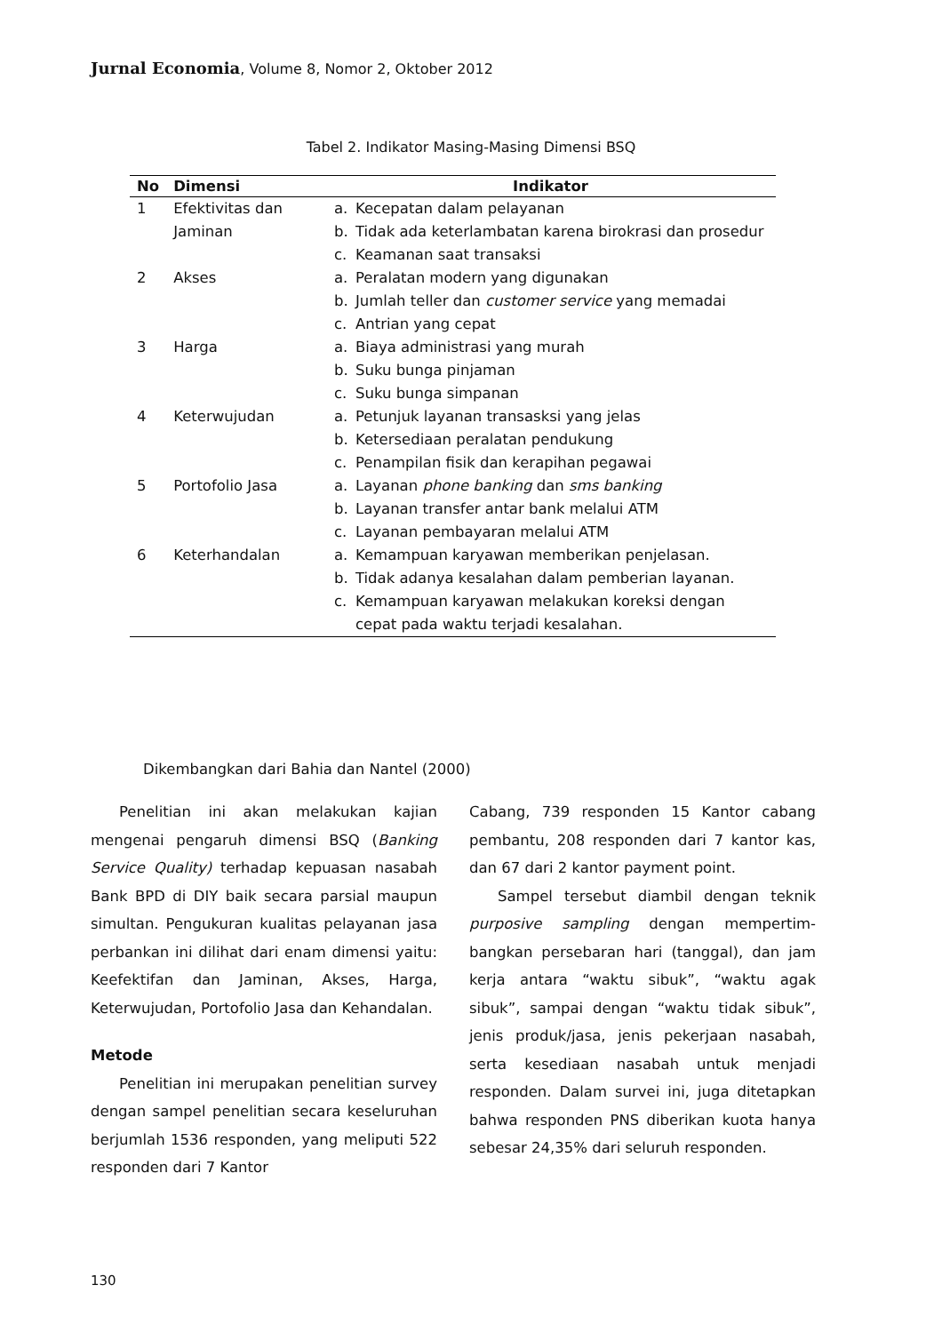Jurnal Economia, Volume 8, Nomor 2, Oktober 2012
Tabel 2. Indikator Masing-Masing Dimensi BSQ
| No | Dimensi | Indikator |
| --- | --- | --- |
| 1 | Efektivitas dan Jaminan | a. Kecepatan dalam pelayanan b. Tidak ada keterlambatan karena birokrasi dan prosedur c. Keamanan saat transaksi |
| 2 | Akses | a. Peralatan modern yang digunakan b. Jumlah teller dan customer service yang memadai c. Antrian yang cepat |
| 3 | Harga | a. Biaya administrasi yang murah b. Suku bunga pinjaman c. Suku bunga simpanan |
| 4 | Keterwujudan | a. Petunjuk layanan transasksi yang jelas b. Ketersediaan peralatan pendukung c. Penampilan fisik dan kerapihan pegawai |
| 5 | Portofolio Jasa | a. Layanan phone banking dan sms banking b. Layanan transfer antar bank melalui ATM c. Layanan pembayaran melalui ATM |
| 6 | Keterhandalan | a. Kemampuan karyawan memberikan penjelasan. b. Tidak adanya kesalahan dalam pemberian layanan. c. Kemampuan karyawan melakukan koreksi dengan cepat pada waktu terjadi kesalahan. |
Dikembangkan dari Bahia dan Nantel (2000)
Penelitian ini akan melakukan kajian mengenai pengaruh dimensi BSQ (Banking Service Quality) terhadap kepuasan nasabah Bank BPD di DIY baik secara parsial maupun simultan. Pengukuran kualitas pelayanan jasa perbankan ini dilihat dari enam dimensi yaitu: Keefektifan dan Jaminan, Akses, Harga, Keterwujudan, Portofolio Jasa dan Kehandalan.
Metode
Penelitian ini merupakan penelitian survey dengan sampel penelitian secara keseluruhan berjumlah 1536 responden, yang meliputi 522 responden dari 7 Kantor
Cabang, 739 responden 15 Kantor cabang pembantu, 208 responden dari 7 kantor kas, dan 67 dari 2 kantor payment point.
Sampel tersebut diambil dengan teknik purposive sampling dengan mempertim-bangkan persebaran hari (tanggal), dan jam kerja antara “waktu sibuk”, “waktu agak sibuk”, sampai dengan “waktu tidak sibuk”, jenis produk/jasa, jenis pekerjaan nasabah, serta kesediaan nasabah untuk menjadi responden. Dalam survei ini, juga ditetapkan bahwa responden PNS diberikan kuota hanya sebesar 24,35% dari seluruh responden.
130